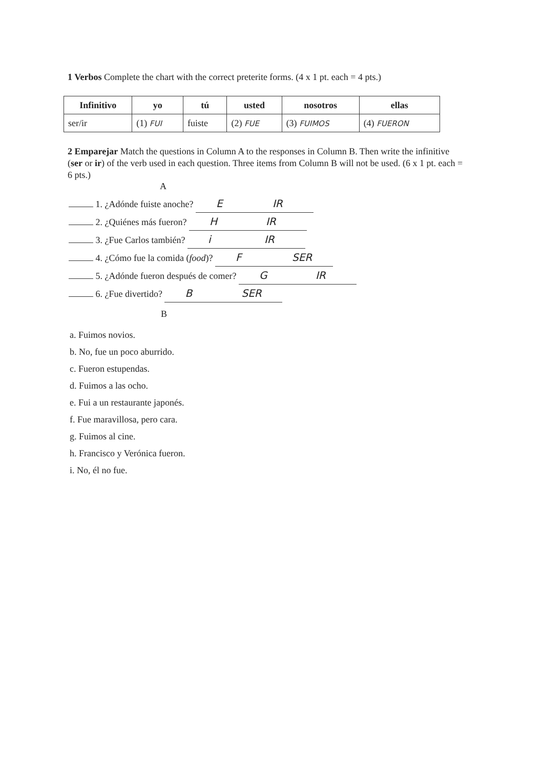1 Verbos Complete the chart with the correct preterite forms. (4 x 1 pt. each = 4 pts.)
| Infinitivo | yo | tú | usted | nosotros | ellas |
| --- | --- | --- | --- | --- | --- |
| ser/ir | (1) FUI | fuiste | (2) FUE | (3) FUIMOS | (4) FUERON |
2 Emparejar Match the questions in Column A to the responses in Column B. Then write the infinitive (ser or ir) of the verb used in each question. Three items from Column B will not be used. (6 x 1 pt. each = 6 pts.)
A
1. ¿Adónde fuiste anoche? E IR
2. ¿Quiénes más fueron? H IR
3. ¿Fue Carlos también? i IR
4. ¿Cómo fue la comida (food)? F SER
5. ¿Adónde fueron después de comer? G IR
6. ¿Fue divertido? B SER
B
a. Fuimos novios.
b. No, fue un poco aburrido.
c. Fueron estupendas.
d. Fuimos a las ocho.
e. Fui a un restaurante japonés.
f. Fue maravillosa, pero cara.
g. Fuimos al cine.
h. Francisco y Verónica fueron.
i. No, él no fue.